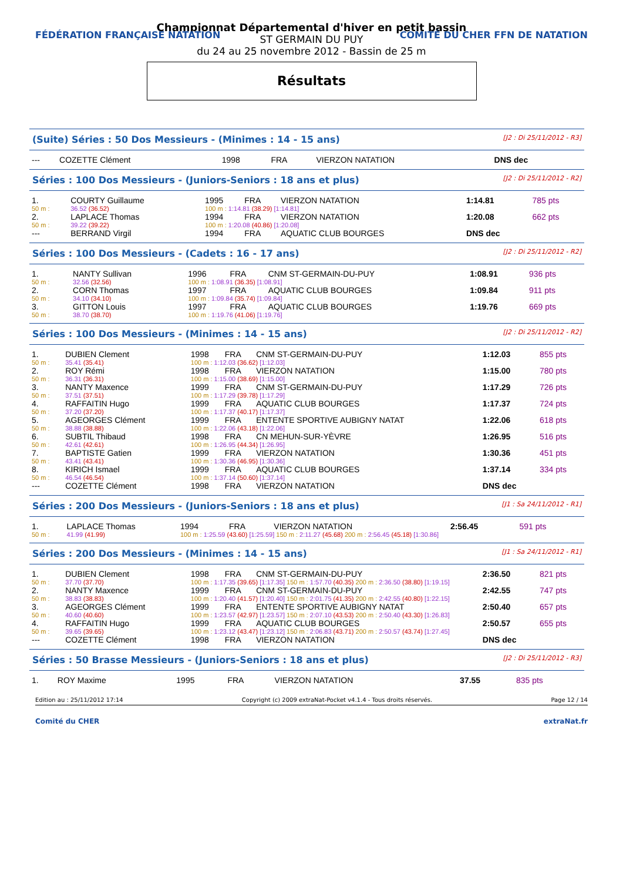FÉDÉRATION FRANÇAISE NATATION COMITÉ DU CHER FFN DE NATATION
Championnat Départemental d'hiver en petit bassin
ST GERMAIN DU PUY
du 24 au 25 novembre 2012 - Bassin de 25 m
Résultats
(Suite) Séries : 50 Dos Messieurs - (Minimes : 14 - 15 ans) [J2 : Di 25/11/2012 - R3]
| --- | COZETTE Clément | 1998 | FRA | VIERZON NATATION | DNS dec | |
Séries : 100 Dos Messieurs - (Juniors-Seniors : 18 ans et plus) [J2 : Di 25/11/2012 - R2]
| 1. | COURTY Guillaume | 1995 | FRA | VIERZON NATATION | 1:14.81 | 785 pts |
| 50 m : | 36.52 (36.52) | 100 m : 1:14.81 (38.29) [1:14.81] | | | | |
| 2. | LAPLACE Thomas | 1994 | FRA | VIERZON NATATION | 1:20.08 | 662 pts |
| 50 m : | 39.22 (39.22) | 100 m : 1:20.08 (40.86) [1:20.08] | | | | |
| --- | BERRAND Virgil | 1994 | FRA | AQUATIC CLUB BOURGES | DNS dec | |
Séries : 100 Dos Messieurs - (Cadets : 16 - 17 ans) [J2 : Di 25/11/2012 - R2]
| 1. | NANTY Sullivan | 1996 | FRA | CNM ST-GERMAIN-DU-PUY | 1:08.91 | 936 pts |
| 50 m : | 32.56 (32.56) | 100 m : 1:08.91 (36.35) [1:08.91] | | | | |
| 2. | CORN Thomas | 1997 | FRA | AQUATIC CLUB BOURGES | 1:09.84 | 911 pts |
| 50 m : | 34.10 (34.10) | 100 m : 1:09.84 (35.74) [1:09.84] | | | | |
| 3. | GITTON Louis | 1997 | FRA | AQUATIC CLUB BOURGES | 1:19.76 | 669 pts |
| 50 m : | 38.70 (38.70) | 100 m : 1:19.76 (41.06) [1:19.76] | | | | |
Séries : 100 Dos Messieurs - (Minimes : 14 - 15 ans) [J2 : Di 25/11/2012 - R2]
| 1. | DUBIEN Clement | 1998 | FRA | CNM ST-GERMAIN-DU-PUY | 1:12.03 | 855 pts |
| 50 m : | 35.41 (35.41) | 100 m : 1:12.03 (36.62) [1:12.03] | | | | |
| 2. | ROY Rémi | 1998 | FRA | VIERZON NATATION | 1:15.00 | 780 pts |
| 50 m : | 36.31 (36.31) | 100 m : 1:15.00 (38.69) [1:15.00] | | | | |
| 3. | NANTY Maxence | 1999 | FRA | CNM ST-GERMAIN-DU-PUY | 1:17.29 | 726 pts |
| 50 m : | 37.51 (37.51) | 100 m : 1:17.29 (39.78) [1:17.29] | | | | |
| 4. | RAFFAITIN Hugo | 1999 | FRA | AQUATIC CLUB BOURGES | 1:17.37 | 724 pts |
| 50 m : | 37.20 (37.20) | 100 m : 1:17.37 (40.17) [1:17.37] | | | | |
| 5. | AGEORGES Clément | 1999 | FRA | ENTENTE SPORTIVE AUBIGNY NATAT | 1:22.06 | 618 pts |
| 50 m : | 38.88 (38.88) | 100 m : 1:22.06 (43.18) [1:22.06] | | | | |
| 6. | SUBTIL Thibaud | 1998 | FRA | CN MEHUN-SUR-YÈVRE | 1:26.95 | 516 pts |
| 50 m : | 42.61 (42.61) | 100 m : 1:26.95 (44.34) [1:26.95] | | | | |
| 7. | BAPTISTE Gatien | 1999 | FRA | VIERZON NATATION | 1:30.36 | 451 pts |
| 50 m : | 43.41 (43.41) | 100 m : 1:30.36 (46.95) [1:30.36] | | | | |
| 8. | KIRICH Ismael | 1999 | FRA | AQUATIC CLUB BOURGES | 1:37.14 | 334 pts |
| 50 m : | 46.54 (46.54) | 100 m : 1:37.14 (50.60) [1:37.14] | | | | |
| --- | COZETTE Clément | 1998 | FRA | VIERZON NATATION | DNS dec | |
Séries : 200 Dos Messieurs - (Juniors-Seniors : 18 ans et plus) [J1 : Sa 24/11/2012 - R1]
| 1. | LAPLACE Thomas | 1994 | FRA | VIERZON NATATION | 2:56.45 | 591 pts |
| 50 m : | 41.99 (41.99) | 100 m : 1:25.59 (43.60) [1:25.59] 150 m : 2:11.27 (45.68) 200 m : 2:56.45 (45.18) [1:30.86] | | | | |
Séries : 200 Dos Messieurs - (Minimes : 14 - 15 ans) [J1 : Sa 24/11/2012 - R1]
| 1. | DUBIEN Clement | 1998 | FRA | CNM ST-GERMAIN-DU-PUY | 2:36.50 | 821 pts |
| 50 m : | 37.70 (37.70) | 100 m : 1:17.35 (39.65) [1:17.35] 150 m : 1:57.70 (40.35) 200 m : 2:36.50 (38.80) [1:19.15] | | | | |
| 2. | NANTY Maxence | 1999 | FRA | CNM ST-GERMAIN-DU-PUY | 2:42.55 | 747 pts |
| 50 m : | 38.83 (38.83) | 100 m : 1:20.40 (41.57) [1:20.40] 150 m : 2:01.75 (41.35) 200 m : 2:42.55 (40.80) [1:22.15] | | | | |
| 3. | AGEORGES Clément | 1999 | FRA | ENTENTE SPORTIVE AUBIGNY NATAT | 2:50.40 | 657 pts |
| 50 m : | 40.60 (40.60) | 100 m : 1:23.57 (42.97) [1:23.57] 150 m : 2:07.10 (43.53) 200 m : 2:50.40 (43.30) [1:26.83] | | | | |
| 4. | RAFFAITIN Hugo | 1999 | FRA | AQUATIC CLUB BOURGES | 2:50.57 | 655 pts |
| 50 m : | 39.65 (39.65) | 100 m : 1:23.12 (43.47) [1:23.12] 150 m : 2:06.83 (43.71) 200 m : 2:50.57 (43.74) [1:27.45] | | | | |
| --- | COZETTE Clément | 1998 | FRA | VIERZON NATATION | DNS dec | |
Séries : 50 Brasse Messieurs - (Juniors-Seniors : 18 ans et plus) [J2 : Di 25/11/2012 - R3]
| 1. | ROY Maxime | 1995 | FRA | VIERZON NATATION | 37.55 | 835 pts |
Edition au : 25/11/2012 17:14 Copyright (c) 2009 extraNat-Pocket v4.1.4 - Tous droits réservés. Page 12 / 14
Comité du CHER extraNat.fr